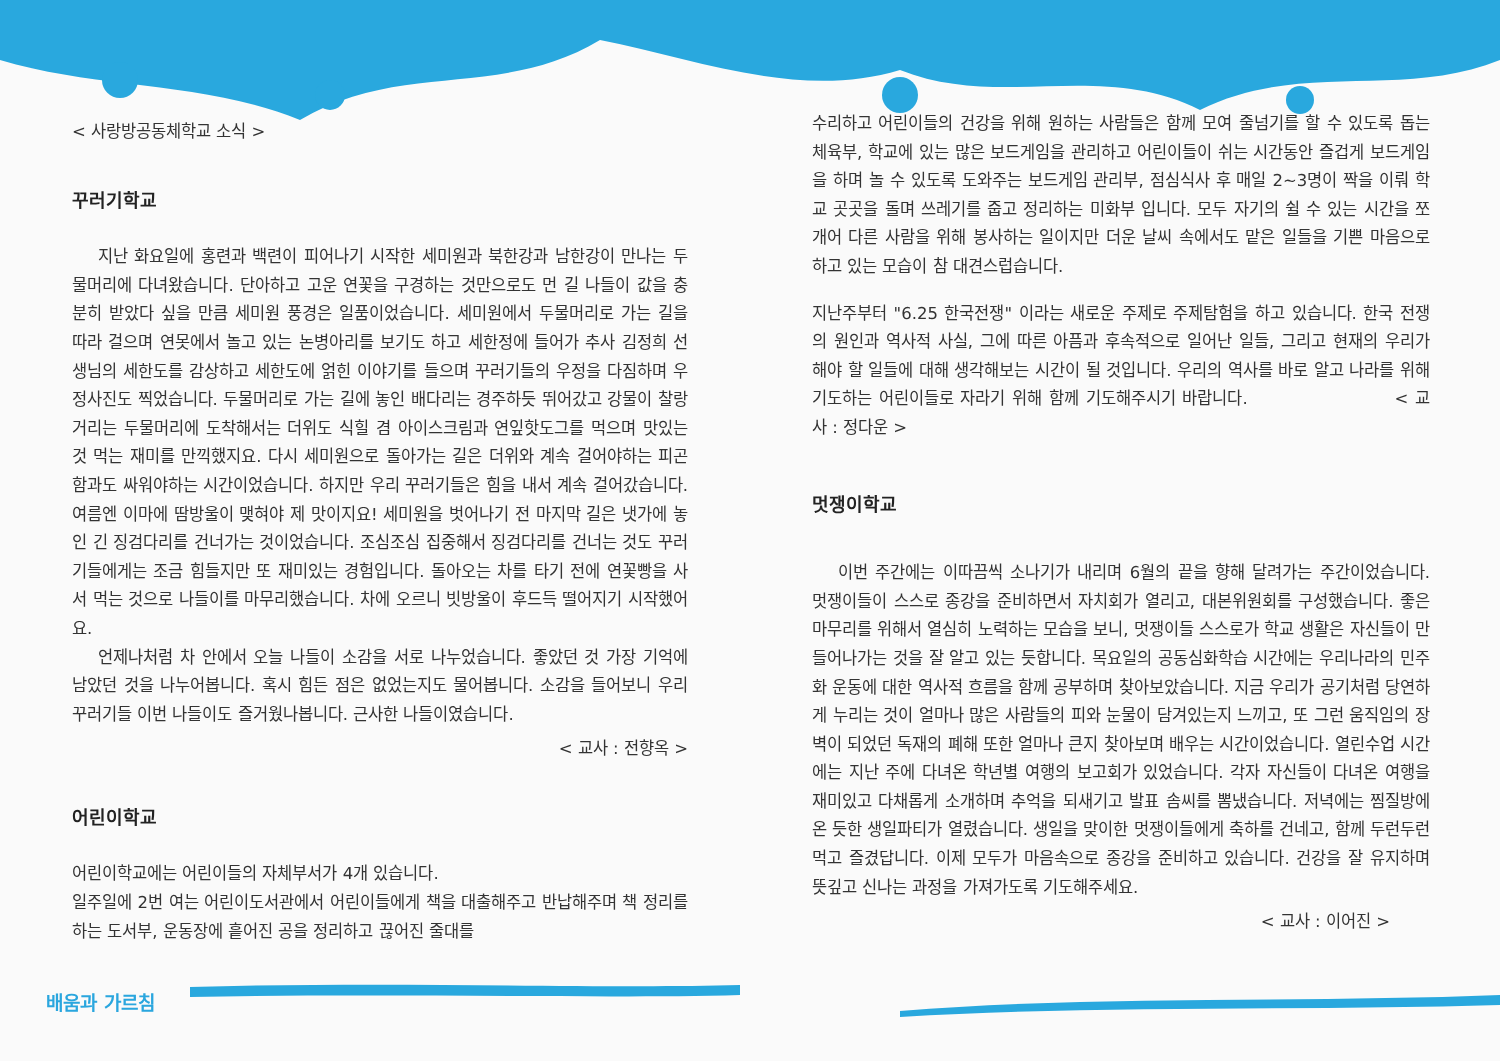< 사랑방공동체학교 소식 >
꾸러기학교
지난 화요일에 홍련과 백련이 피어나기 시작한 세미원과 북한강과 남한강이 만나는 두물머리에 다녀왔습니다. 단아하고 고운 연꽃을 구경하는 것만으로도 먼 길 나들이 값을 충분히 받았다 싶을 만큼 세미원 풍경은 일품이었습니다. 세미원에서 두물머리로 가는 길을 따라 걸으며 연못에서 놀고 있는 논병아리를 보기도 하고 세한정에 들어가 추사 김정희 선생님의 세한도를 감상하고 세한도에 얽힌 이야기를 들으며 꾸러기들의 우정을 다짐하며 우정사진도 찍었습니다. 두물머리로 가는 길에 놓인 배다리는 경주하듯 뛰어갔고 강물이 찰랑거리는 두물머리에 도착해서는 더위도 식힐 겸 아이스크림과 연잎핫도그를 먹으며 맛있는 것 먹는 재미를 만끽했지요. 다시 세미원으로 돌아가는 길은 더위와 계속 걸어야하는 피곤함과도 싸워야하는 시간이었습니다. 하지만 우리 꾸러기들은 힘을 내서 계속 걸어갔습니다. 여름엔 이마에 땀방울이 맺혀야 제 맛이지요! 세미원을 벗어나기 전 마지막 길은 냇가에 놓인 긴 징검다리를 건너가는 것이었습니다. 조심조심 집중해서 징검다리를 건너는 것도 꾸러기들에게는 조금 힘들지만 또 재미있는 경험입니다. 돌아오는 차를 타기 전에 연꽃빵을 사서 먹는 것으로 나들이를 마무리했습니다. 차에 오르니 빗방울이 후드득 떨어지기 시작했어요.
언제나처럼 차 안에서 오늘 나들이 소감을 서로 나누었습니다. 좋았던 것 가장 기억에 남았던 것을 나누어봅니다. 혹시 힘든 점은 없었는지도 물어봅니다. 소감을 들어보니 우리 꾸러기들 이번 나들이도 즐거웠나봅니다. 근사한 나들이였습니다.
< 교사 : 전향옥 >
어린이학교
어린이학교에는 어린이들의 자체부서가 4개 있습니다.
일주일에 2번 여는 어린이도서관에서 어린이들에게 책을 대출해주고 반납해주며 책 정리를 하는 도서부, 운동장에 흩어진 공을 정리하고 끊어진 줄대를
수리하고 어린이들의 건강을 위해 원하는 사람들은 함께 모여 줄넘기를 할 수 있도록 돕는 체육부, 학교에 있는 많은 보드게임을 관리하고 어린이들이 쉬는 시간동안 즐겁게 보드게임을 하며 놀 수 있도록 도와주는 보드게임 관리부, 점심식사 후 매일 2~3명이 짝을 이뤄 학교 곳곳을 돌며 쓰레기를 줍고 정리하는 미화부 입니다. 모두 자기의 쉴 수 있는 시간을 쪼개어 다른 사람을 위해 봉사하는 일이지만 더운 날씨 속에서도 맡은 일들을 기쁜 마음으로 하고 있는 모습이 참 대견스럽습니다.
지난주부터 "6.25 한국전쟁" 이라는 새로운 주제로 주제탐험을 하고 있습니다. 한국 전쟁의 원인과 역사적 사실, 그에 따른 아픔과 후속적으로 일어난 일들, 그리고 현재의 우리가 해야 할 일들에 대해 생각해보는 시간이 될 것입니다. 우리의 역사를 바로 알고 나라를 위해 기도하는 어린이들로 자라기 위해 함께 기도해주시기 바랍니다. < 교사 : 정다운 >
멋쟁이학교
이번 주간에는 이따끔씩 소나기가 내리며 6월의 끝을 향해 달려가는 주간이었습니다. 멋쟁이들이 스스로 종강을 준비하면서 자치회가 열리고, 대본위원회를 구성했습니다. 좋은 마무리를 위해서 열심히 노력하는 모습을 보니, 멋쟁이들 스스로가 학교 생활은 자신들이 만들어나가는 것을 잘 알고 있는 듯합니다. 목요일의 공동심화학습 시간에는 우리나라의 민주화 운동에 대한 역사적 흐름을 함께 공부하며 찾아보았습니다. 지금 우리가 공기처럼 당연하게 누리는 것이 얼마나 많은 사람들의 피와 눈물이 담겨있는지 느끼고, 또 그런 움직임의 장벽이 되었던 독재의 폐해 또한 얼마나 큰지 찾아보며 배우는 시간이었습니다. 열린수업 시간에는 지난 주에 다녀온 학년별 여행의 보고회가 있었습니다. 각자 자신들이 다녀온 여행을 재미있고 다채롭게 소개하며 추억을 되새기고 발표 솜씨를 뽐냈습니다. 저녁에는 찜질방에 온 듯한 생일파티가 열렸습니다. 생일을 맞이한 멋쟁이들에게 축하를 건네고, 함께 두런두런 먹고 즐겼답니다. 이제 모두가 마음속으로 종강을 준비하고 있습니다. 건강을 잘 유지하며 뜻깊고 신나는 과정을 가져가도록 기도해주세요.
< 교사 : 이어진 >
배움과 가르침